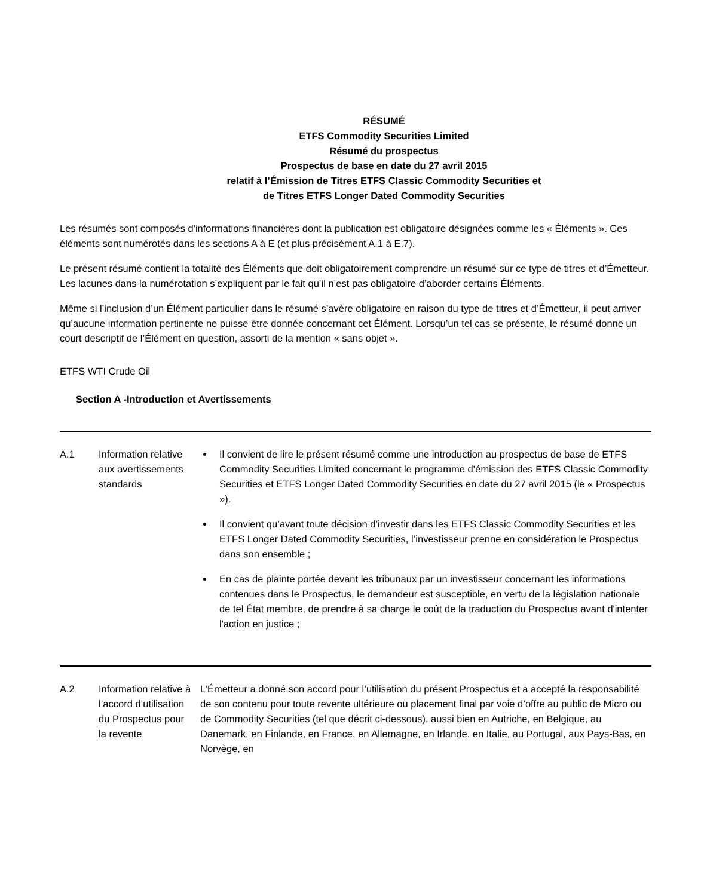RÉSUMÉ
ETFS Commodity Securities Limited
Résumé du prospectus
Prospectus de base en date du 27 avril 2015
relatif à l’Émission de Titres ETFS Classic Commodity Securities et
de Titres ETFS Longer Dated Commodity Securities
Les résumés sont composés d'informations financières dont la publication est obligatoire désignées comme les « Éléments ». Ces éléments sont numérotés dans les sections A à E (et plus précisément A.1 à E.7).
Le présent résumé contient la totalité des Éléments que doit obligatoirement comprendre un résumé sur ce type de titres et d’Émetteur. Les lacunes dans la numérotation s’expliquent par le fait qu’il n’est pas obligatoire d’aborder certains Éléments.
Même si l’inclusion d’un Élément particulier dans le résumé s’avère obligatoire en raison du type de titres et d’Émetteur, il peut arriver qu’aucune information pertinente ne puisse être donnée concernant cet Élément. Lorsqu’un tel cas se présente, le résumé donne un court descriptif de l’Élément en question, assorti de la mention « sans objet ».
ETFS WTI Crude Oil
Section A -Introduction et Avertissements
| A.1 | Information relative aux avertissements standards | Il convient de lire le présent résumé comme une introduction au prospectus de base de ETFS Commodity Securities Limited concernant le programme d’émission des ETFS Classic Commodity Securities et ETFS Longer Dated Commodity Securities en date du 27 avril 2015 (le « Prospectus »). Il convient qu’avant toute décision d’investir dans les ETFS Classic Commodity Securities et les ETFS Longer Dated Commodity Securities, l’investisseur prenne en considération le Prospectus dans son ensemble ; En cas de plainte portée devant les tribunaux par un investisseur concernant les informations contenues dans le Prospectus, le demandeur est susceptible, en vertu de la législation nationale de tel État membre, de prendre à sa charge le coût de la traduction du Prospectus avant d'intenter l'action en justice ; |
| A.2 | Information relative à l’accord d’utilisation du Prospectus pour la revente | L’Émetteur a donné son accord pour l’utilisation du présent Prospectus et a accepté la responsabilité de son contenu pour toute revente ultérieure ou placement final par voie d’offre au public de Micro ou de Commodity Securities (tel que décrit ci-dessous), aussi bien en Autriche, en Belgique, au Danemark, en Finlande, en France, en Allemagne, en Irlande, en Italie, au Portugal, aux Pays-Bas, en Norvège, en |